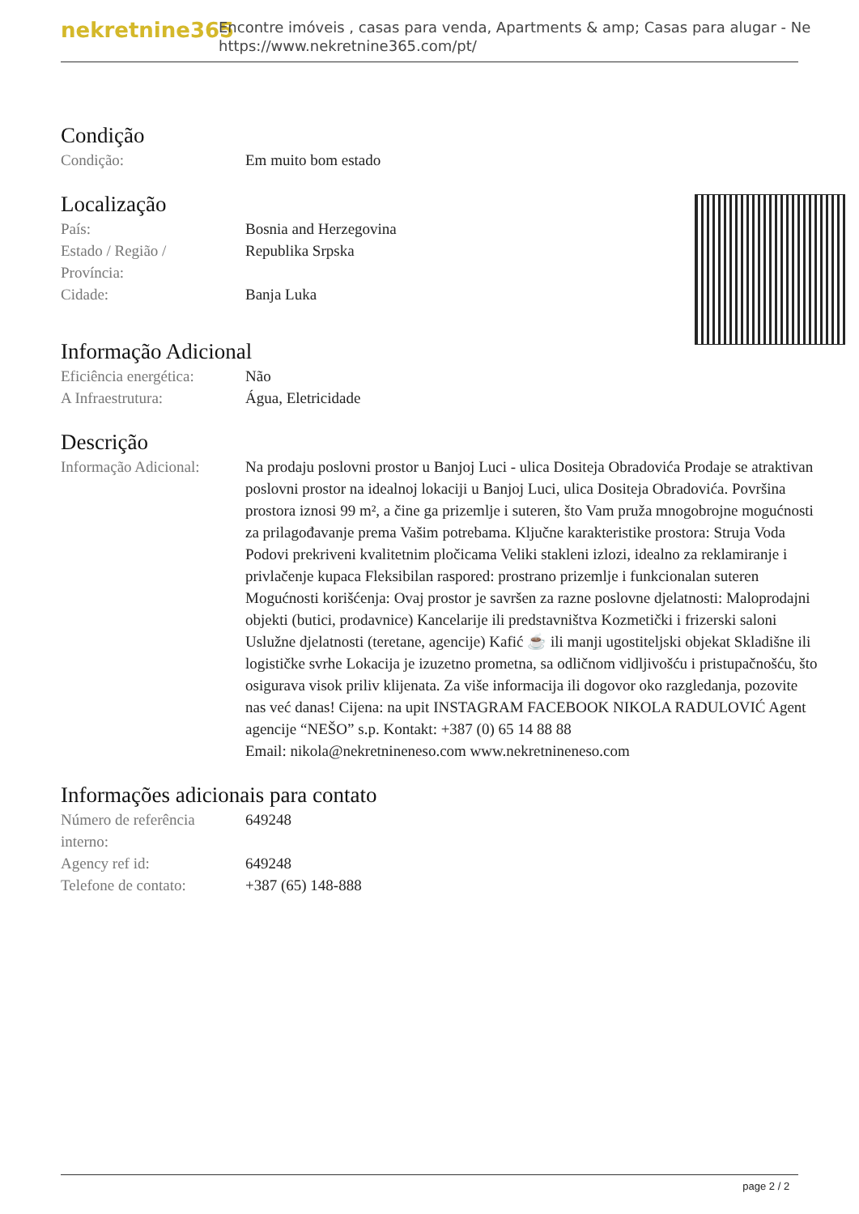nekretnine365
Encontre imóveis , casas para venda, Apartments & amp; Casas para alugar - Ne
https://www.nekretnine365.com/pt/
Condição
Condição: Em muito bom estado
Localização
País: Bosnia and Herzegovina
Estado / Região /
Província:
Republika Srpska
Cidade: Banja Luka
Informação Adicional
Eficiência energética:
Não
A Infraestrutura: Água, Eletricidade
Descrição
Informação Adicional:
Na prodaju poslovni prostor u Banjoj Luci - ulica Dositeja Obradovića Prodaje se atraktivan poslovni prostor na idealnoj lokaciji u Banjoj Luci, ulica Dositeja Obradovića. Površina prostora iznosi 99 m², a čine ga prizemlje i suteren, što Vam pruža mnogobrojne mogućnosti za prilagođavanje prema Vašim potrebama. Ključne karakteristike prostora: Struja Voda Podovi prekriveni kvalitetnim pločicama Veliki stakleni izlozi, idealno za reklamiranje i privlačenje kupaca Fleksibilan raspored: prostrano prizemlje i funkcionalan suteren Mogućnosti korišćenja: Ovaj prostor je savršen za razne poslovne djelatnosti: Maloprodajni objekti (butici, prodavnice) Kancelarije ili predstavništva Kozmetički i frizerski saloni Uslužne djelatnosti (teretane, agencije) Kafić ☕ ili manji ugostiteljski objekat Skladišne ili logističke svrhe Lokacija je izuzetno prometna, sa odličnom vidljivošću i pristupačnošću, što osigurava visok priliv klijenata. Za više informacija ili dogovor oko razgledanja, pozovite nas već danas! Cijena: na upit INSTAGRAM FACEBOOK NIKOLA RADULOVIĆ Agent agencije “NEŠO” s.p. Kontakt: +387 (0) 65 14 88 88
Email: nikola@nekretnineneso.com www.nekretnineneso.com
Informações adicionais para contato
Número de referência
interno:
649248
Agency ref id: 649248
Telefone de contato: +387 (65) 148-888
page 2 / 2